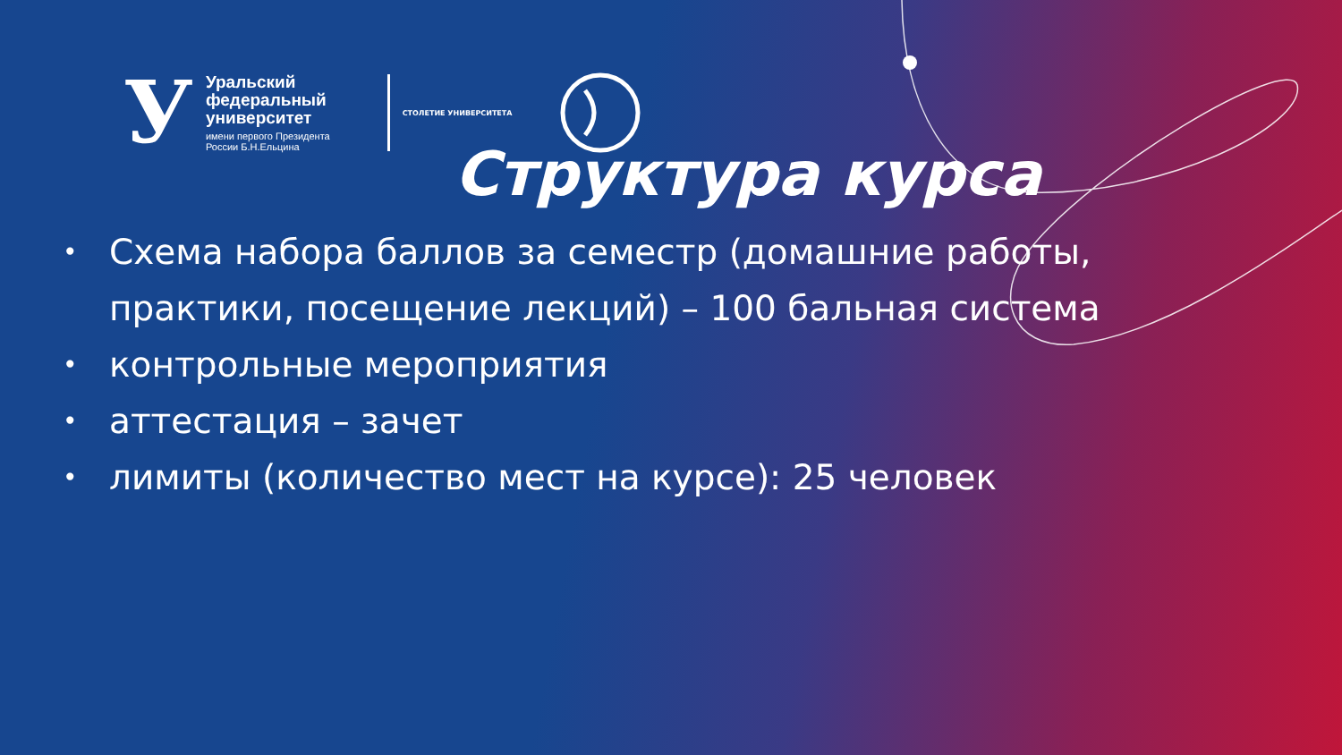У
Уральский
федеральный
университет
имени первого Президента
России Б.Н.Ельцина
СТОЛЕТИЕ УНИВЕРСИТЕТА
Структура курса
• Схема набора баллов за семестр (домашние работы, практики, посещение лекций) – 100 бальная система
• контрольные мероприятия
• аттестация – зачет
• лимиты (количество мест на курсе): 25 человек